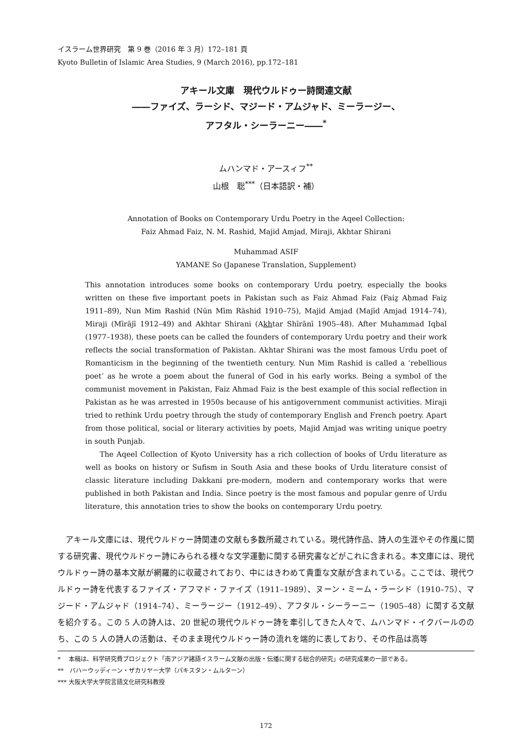イスラーム世界研究　第 9 巻（2016 年 3 月）172–181 頁
Kyoto Bulletin of Islamic Area Studies, 9 (March 2016), pp.172–181
アキール文庫　現代ウルドゥー詩関連文献
――ファイズ、ラーシド、マジード・アムジャド、ミーラージー、
アフタル・シーラーニー――<sup>*</sup>
ムハンマド・アースィフ<sup>**</sup>
山根　聡<sup>***</sup>（日本語訳・補）
Annotation of Books on Contemporary Urdu Poetry in the Aqeel Collection:
Faiz Ahmad Faiz, N. M. Rashid, Majid Amjad, Miraji, Akhtar Shirani
Muhammad ASIF
YAMANE So (Japanese Translation, Supplement)
This annotation introduces some books on contemporary Urdu poetry, especially the books written on these five important poets in Pakistan such as Faiz Ahmad Faiz (Faiẕ Aḥmad Faiẕ 1911–89), Nun Mim Rashid (Nūn Mīm Rāshid 1910–75), Majid Amjad (Majīd Amjad 1914–74), Miraji (Mīrājī 1912–49) and Akhtar Shirani (Akhtar Shīrānī 1905–48). After Muhammad Iqbal (1977–1938), these poets can be called the founders of contemporary Urdu poetry and their work reflects the social transformation of Pakistan. Akhtar Shirani was the most famous Urdu poet of Romanticism in the beginning of the twentieth century. Nun Mim Rashid is called a ‘rebellious poet’ as he wrote a poem about the funeral of God in his early works. Being a symbol of the communist movement in Pakistan, Faiz Ahmad Faiz is the best example of this social reflection in Pakistan as he was arrested in 1950s because of his antigovernment communist activities. Miraji tried to rethink Urdu poetry through the study of contemporary English and French poetry. Apart from those political, social or literary activities by poets, Majid Amjad was writing unique poetry in south Punjab.
The Aqeel Collection of Kyoto University has a rich collection of books of Urdu literature as well as books on history or Sufism in South Asia and these books of Urdu literature consist of classic literature including Dakkani pre-modern, modern and contemporary works that were published in both Pakistan and India. Since poetry is the most famous and popular genre of Urdu literature, this annotation tries to show the books on contemporary Urdu poetry.
アキール文庫には、現代ウルドゥー詩関連の文献も多数所蔵されている。現代詩作品、詩人の生涯やその作風に関する研究書、現代ウルドゥー詩にみられる様々な文学運動に関する研究書などがこれに含まれる。本文庫には、現代ウルドゥー詩の基本文献が網羅的に収蔵されており、中にはきわめて貴重な文献が含まれている。ここでは、現代ウルドゥー詩を代表するファイズ・アフマド・ファイズ（1911–1989）、ヌーン・ミーム・ラーシド（1910–75）、マジード・アムジャド（1914–74）、ミーラージー（1912–49）、アフタル・シーラーニー（1905–48）に関する文献を紹介する。この 5 人の詩人は、20 世紀の現代ウルドゥー詩を牽引してきた人々で、ムハンマド・イクバールののち、この 5 人の詩人の活動は、そのまま現代ウルドゥー詩の流れを端的に表しており、その作品は高等
*　 本稿は、科学研究費プロジェクト「南アジア諸語イスラーム文献の出版・伝播に関する総合的研究」の研究成果の一部である。
**　バハーウッディーン・ザカリヤー大学（パキスタン・ムルターン）
*** 大阪大学大学院言語文化研究科教授
172